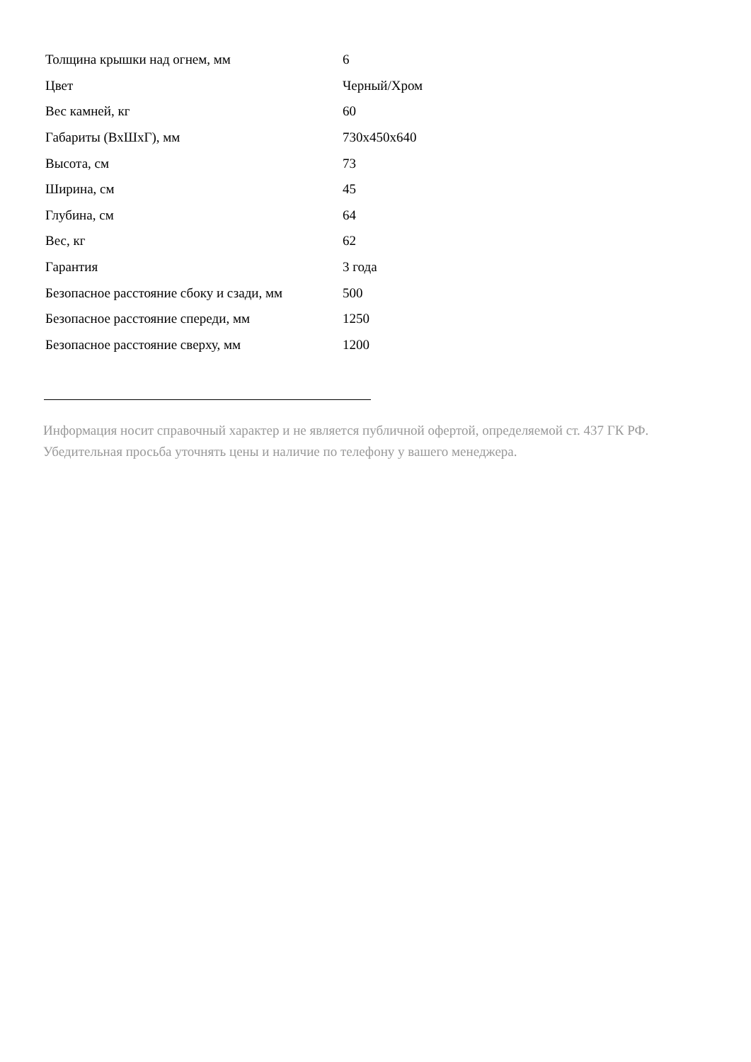| Толщина крышки над огнем, мм | 6 |
| Цвет | Черный/Хром |
| Вес камней, кг | 60 |
| Габариты (ВхШхГ), мм | 730x450x640 |
| Высота, см | 73 |
| Ширина, см | 45 |
| Глубина, см | 64 |
| Вес, кг | 62 |
| Гарантия | 3 года |
| Безопасное расстояние сбоку и сзади, мм | 500 |
| Безопасное расстояние спереди, мм | 1250 |
| Безопасное расстояние сверху, мм | 1200 |
Информация носит справочный характер и не является публичной офертой, определяемой ст. 437 ГК РФ. Убедительная просьба уточнять цены и наличие по телефону у вашего менеджера.